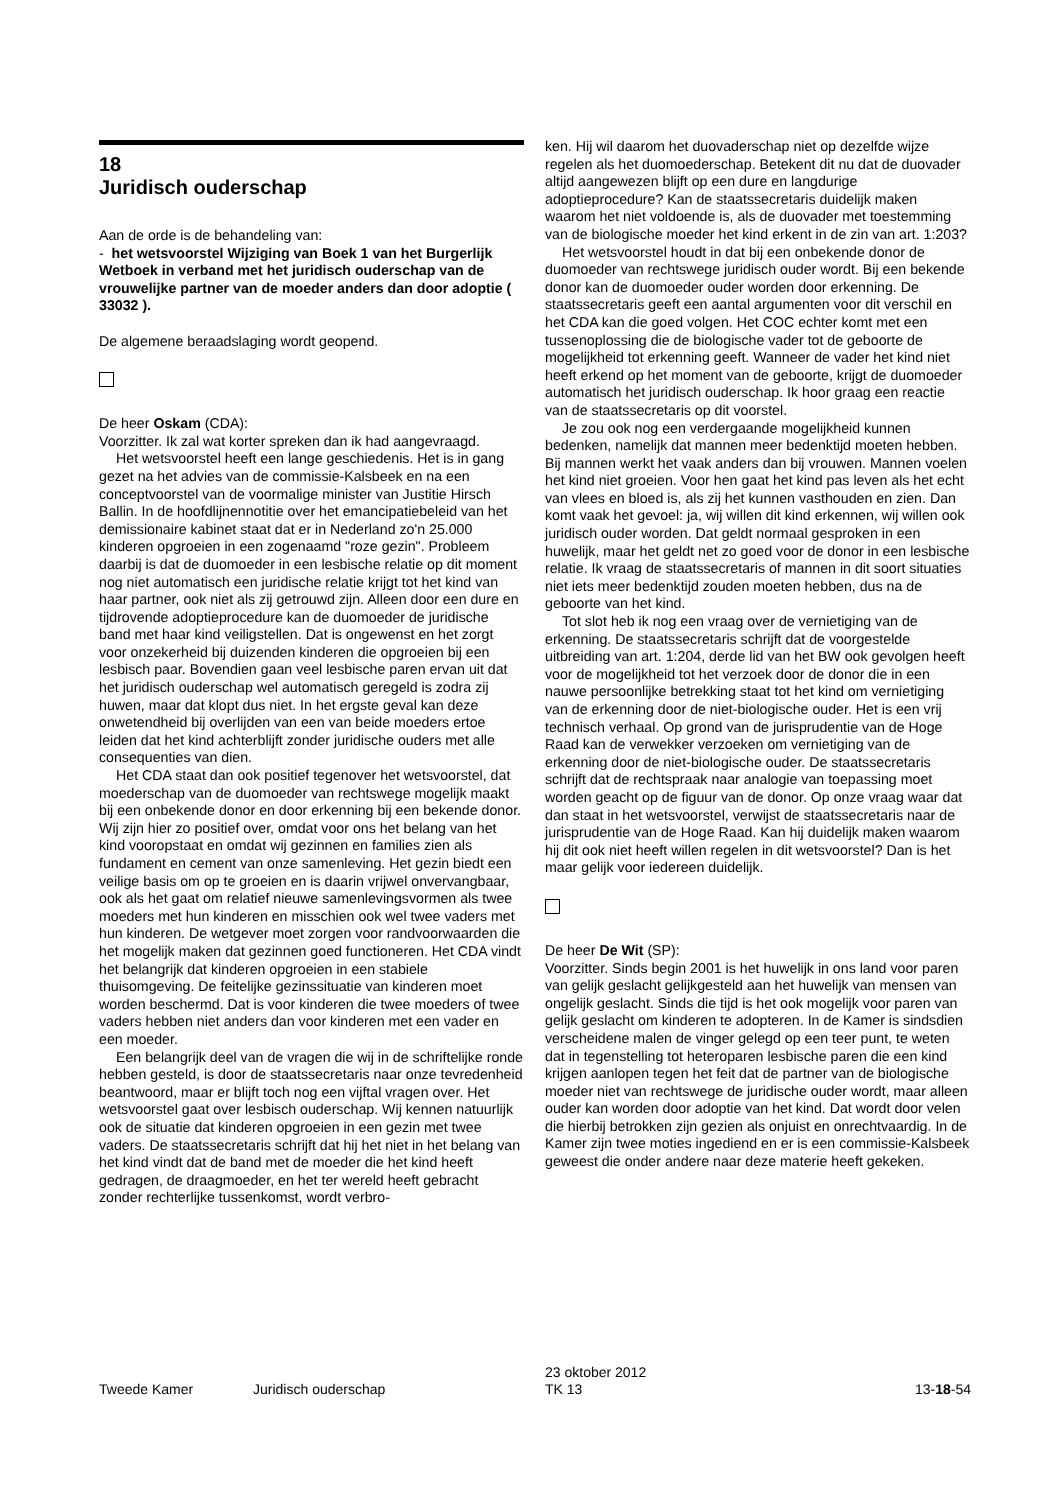18
Juridisch ouderschap
Aan de orde is de behandeling van:
- het wetsvoorstel Wijziging van Boek 1 van het Burgerlijk Wetboek in verband met het juridisch ouderschap van de vrouwelijke partner van de moeder anders dan door adoptie ( 33032 ).
De algemene beraadslaging wordt geopend.
De heer Oskam (CDA):
Voorzitter. Ik zal wat korter spreken dan ik had aangevraagd.
Het wetsvoorstel heeft een lange geschiedenis. Het is in gang gezet na het advies van de commissie-Kalsbeek en na een conceptvoorstel van de voormalige minister van Justitie Hirsch Ballin. In de hoofdlijnennotitie over het emancipatiebeleid van het demissionaire kabinet staat dat er in Nederland zo'n 25.000 kinderen opgroeien in een zogenaamd "roze gezin". Probleem daarbij is dat de duomoeder in een lesbische relatie op dit moment nog niet automatisch een juridische relatie krijgt tot het kind van haar partner, ook niet als zij getrouwd zijn. Alleen door een dure en tijdrovende adoptieprocedure kan de duomoeder de juridische band met haar kind veiligstellen. Dat is ongewenst en het zorgt voor onzekerheid bij duizenden kinderen die opgroeien bij een lesbisch paar. Bovendien gaan veel lesbische paren ervan uit dat het juridisch ouderschap wel automatisch geregeld is zodra zij huwen, maar dat klopt dus niet. In het ergste geval kan deze onwetendheid bij overlijden van een van beide moeders ertoe leiden dat het kind achterblijft zonder juridische ouders met alle consequenties van dien.
Het CDA staat dan ook positief tegenover het wetsvoorstel, dat moederschap van de duomoeder van rechtswege mogelijk maakt bij een onbekende donor en door erkenning bij een bekende donor. Wij zijn hier zo positief over, omdat voor ons het belang van het kind vooropstaat en omdat wij gezinnen en families zien als fundament en cement van onze samenleving. Het gezin biedt een veilige basis om op te groeien en is daarin vrijwel onvervangbaar, ook als het gaat om relatief nieuwe samenlevingsvormen als twee moeders met hun kinderen en misschien ook wel twee vaders met hun kinderen. De wetgever moet zorgen voor randvoorwaarden die het mogelijk maken dat gezinnen goed functioneren. Het CDA vindt het belangrijk dat kinderen opgroeien in een stabiele thuisomgeving. De feitelijke gezinssituatie van kinderen moet worden beschermd. Dat is voor kinderen die twee moeders of twee vaders hebben niet anders dan voor kinderen met een vader en een moeder.
Een belangrijk deel van de vragen die wij in de schriftelijke ronde hebben gesteld, is door de staatssecretaris naar onze tevredenheid beantwoord, maar er blijft toch nog een vijftal vragen over. Het wetsvoorstel gaat over lesbisch ouderschap. Wij kennen natuurlijk ook de situatie dat kinderen opgroeien in een gezin met twee vaders. De staatssecretaris schrijft dat hij het niet in het belang van het kind vindt dat de band met de moeder die het kind heeft gedragen, de draagmoeder, en het ter wereld heeft gebracht zonder rechterlijke tussenkomst, wordt verbro-
ken. Hij wil daarom het duovaderschap niet op dezelfde wijze regelen als het duomoederschap. Betekent dit nu dat de duovader altijd aangewezen blijft op een dure en langdurige adoptieprocedure? Kan de staatssecretaris duidelijk maken waarom het niet voldoende is, als de duovader met toestemming van de biologische moeder het kind erkent in de zin van art. 1:203?
Het wetsvoorstel houdt in dat bij een onbekende donor de duomoeder van rechtswege juridisch ouder wordt. Bij een bekende donor kan de duomoeder ouder worden door erkenning. De staatssecretaris geeft een aantal argumenten voor dit verschil en het CDA kan die goed volgen. Het COC echter komt met een tussenoplossing die de biologische vader tot de geboorte de mogelijkheid tot erkenning geeft. Wanneer de vader het kind niet heeft erkend op het moment van de geboorte, krijgt de duomoeder automatisch het juridisch ouderschap. Ik hoor graag een reactie van de staatssecretaris op dit voorstel.
Je zou ook nog een verdergaande mogelijkheid kunnen bedenken, namelijk dat mannen meer bedenktijd moeten hebben. Bij mannen werkt het vaak anders dan bij vrouwen. Mannen voelen het kind niet groeien. Voor hen gaat het kind pas leven als het echt van vlees en bloed is, als zij het kunnen vasthouden en zien. Dan komt vaak het gevoel: ja, wij willen dit kind erkennen, wij willen ook juridisch ouder worden. Dat geldt normaal gesproken in een huwelijk, maar het geldt net zo goed voor de donor in een lesbische relatie. Ik vraag de staatssecretaris of mannen in dit soort situaties niet iets meer bedenktijd zouden moeten hebben, dus na de geboorte van het kind.
Tot slot heb ik nog een vraag over de vernietiging van de erkenning. De staatssecretaris schrijft dat de voorgestelde uitbreiding van art. 1:204, derde lid van het BW ook gevolgen heeft voor de mogelijkheid tot het verzoek door de donor die in een nauwe persoonlijke betrekking staat tot het kind om vernietiging van de erkenning door de niet-biologische ouder. Het is een vrij technisch verhaal. Op grond van de jurisprudentie van de Hoge Raad kan de verwekker verzoeken om vernietiging van de erkenning door de niet-biologische ouder. De staatssecretaris schrijft dat de rechtspraak naar analogie van toepassing moet worden geacht op de figuur van de donor. Op onze vraag waar dat dan staat in het wetsvoorstel, verwijst de staatssecretaris naar de jurisprudentie van de Hoge Raad. Kan hij duidelijk maken waarom hij dit ook niet heeft willen regelen in dit wetsvoorstel? Dan is het maar gelijk voor iedereen duidelijk.
De heer De Wit (SP):
Voorzitter. Sinds begin 2001 is het huwelijk in ons land voor paren van gelijk geslacht gelijkgesteld aan het huwelijk van mensen van ongelijk geslacht. Sinds die tijd is het ook mogelijk voor paren van gelijk geslacht om kinderen te adopteren. In de Kamer is sindsdien verscheidene malen de vinger gelegd op een teer punt, te weten dat in tegenstelling tot heteroparen lesbische paren die een kind krijgen aanlopen tegen het feit dat de partner van de biologische moeder niet van rechtswege de juridische ouder wordt, maar alleen ouder kan worden door adoptie van het kind. Dat wordt door velen die hierbij betrokken zijn gezien als onjuist en onrechtvaardig. In de Kamer zijn twee moties ingediend en er is een commissie-Kalsbeek geweest die onder andere naar deze materie heeft gekeken.
Tweede Kamer Juridisch ouderschap
23 oktober 2012
TK 13
13-18-54